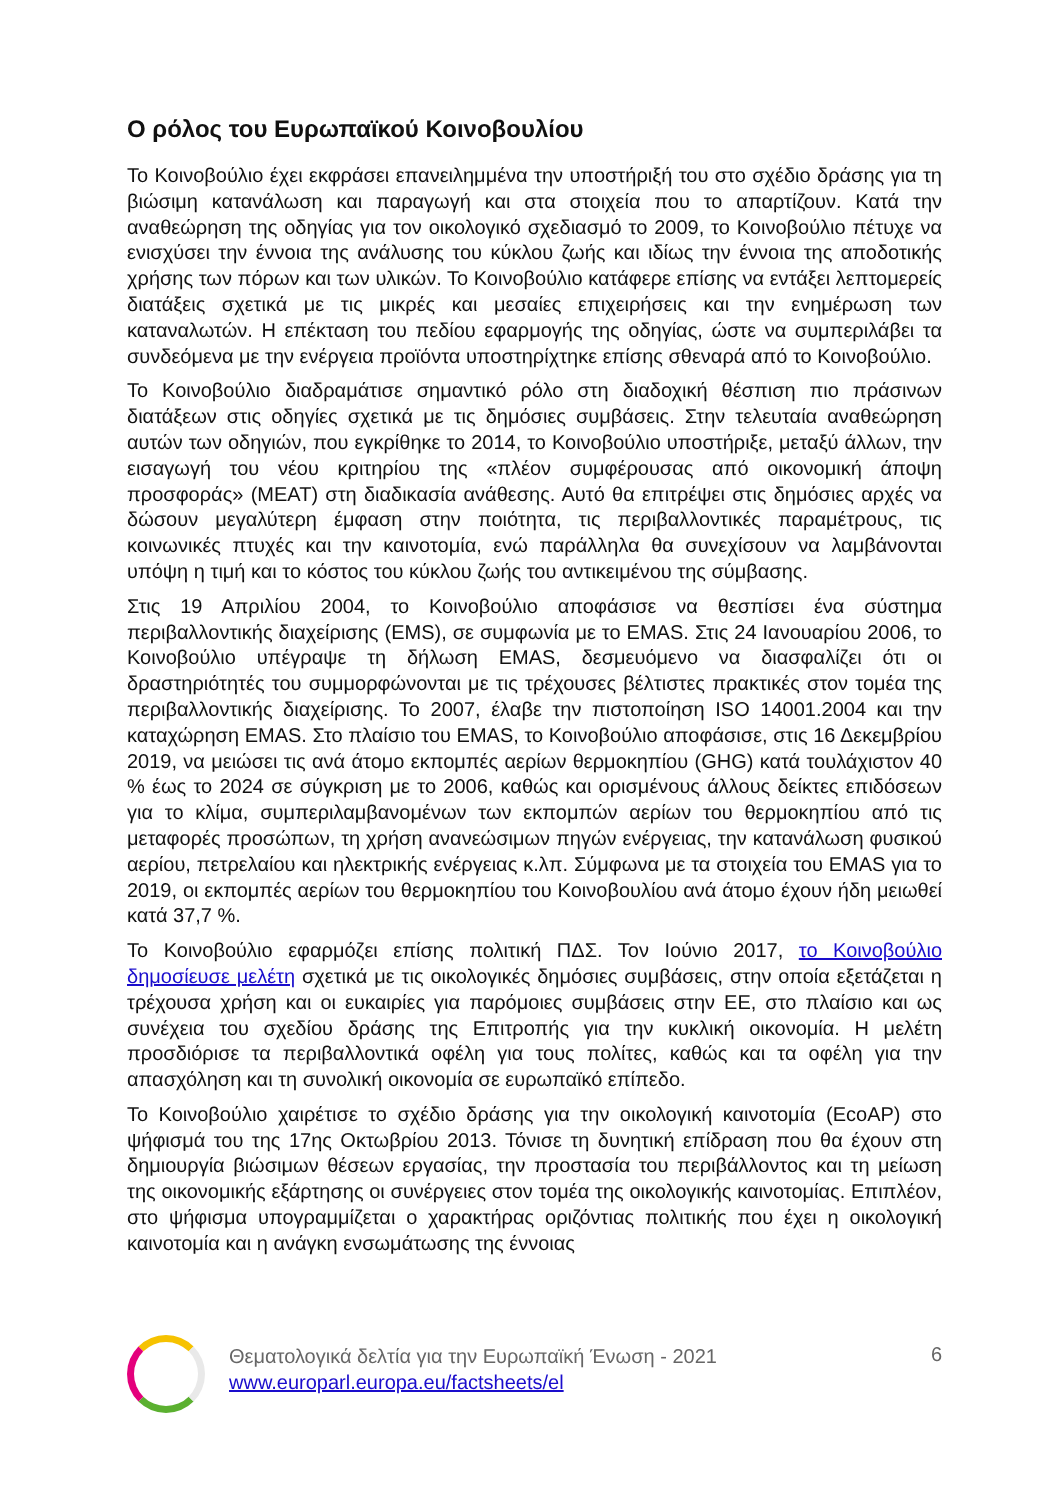Ο ρόλος του Ευρωπαϊκού Κοινοβουλίου
Το Κοινοβούλιο έχει εκφράσει επανειλημμένα την υποστήριξή του στο σχέδιο δράσης για τη βιώσιμη κατανάλωση και παραγωγή και στα στοιχεία που το απαρτίζουν. Κατά την αναθεώρηση της οδηγίας για τον οικολογικό σχεδιασμό το 2009, το Κοινοβούλιο πέτυχε να ενισχύσει την έννοια της ανάλυσης του κύκλου ζωής και ιδίως την έννοια της αποδοτικής χρήσης των πόρων και των υλικών. Το Κοινοβούλιο κατάφερε επίσης να εντάξει λεπτομερείς διατάξεις σχετικά με τις μικρές και μεσαίες επιχειρήσεις και την ενημέρωση των καταναλωτών. Η επέκταση του πεδίου εφαρμογής της οδηγίας, ώστε να συμπεριλάβει τα συνδεόμενα με την ενέργεια προϊόντα υποστηρίχτηκε επίσης σθεναρά από το Κοινοβούλιο.
Το Κοινοβούλιο διαδραμάτισε σημαντικό ρόλο στη διαδοχική θέσπιση πιο πράσινων διατάξεων στις οδηγίες σχετικά με τις δημόσιες συμβάσεις. Στην τελευταία αναθεώρηση αυτών των οδηγιών, που εγκρίθηκε το 2014, το Κοινοβούλιο υποστήριξε, μεταξύ άλλων, την εισαγωγή του νέου κριτηρίου της «πλέον συμφέρουσας από οικονομική άποψη προσφοράς» (MEAT) στη διαδικασία ανάθεσης. Αυτό θα επιτρέψει στις δημόσιες αρχές να δώσουν μεγαλύτερη έμφαση στην ποιότητα, τις περιβαλλοντικές παραμέτρους, τις κοινωνικές πτυχές και την καινοτομία, ενώ παράλληλα θα συνεχίσουν να λαμβάνονται υπόψη η τιμή και το κόστος του κύκλου ζωής του αντικειμένου της σύμβασης.
Στις 19 Απριλίου 2004, το Κοινοβούλιο αποφάσισε να θεσπίσει ένα σύστημα περιβαλλοντικής διαχείρισης (EMS), σε συμφωνία με το EMAS. Στις 24 Ιανουαρίου 2006, το Κοινοβούλιο υπέγραψε τη δήλωση EMAS, δεσμευόμενο να διασφαλίζει ότι οι δραστηριότητές του συμμορφώνονται με τις τρέχουσες βέλτιστες πρακτικές στον τομέα της περιβαλλοντικής διαχείρισης. Το 2007, έλαβε την πιστοποίηση ISO 14001.2004 και την καταχώρηση EMAS. Στο πλαίσιο του EMAS, το Κοινοβούλιο αποφάσισε, στις 16 Δεκεμβρίου 2019, να μειώσει τις ανά άτομο εκπομπές αερίων θερμοκηπίου (GHG) κατά τουλάχιστον 40 % έως το 2024 σε σύγκριση με το 2006, καθώς και ορισμένους άλλους δείκτες επιδόσεων για το κλίμα, συμπεριλαμβανομένων των εκπομπών αερίων του θερμοκηπίου από τις μεταφορές προσώπων, τη χρήση ανανεώσιμων πηγών ενέργειας, την κατανάλωση φυσικού αερίου, πετρελαίου και ηλεκτρικής ενέργειας κ.λπ. Σύμφωνα με τα στοιχεία του EMAS για το 2019, οι εκπομπές αερίων του θερμοκηπίου του Κοινοβουλίου ανά άτομο έχουν ήδη μειωθεί κατά 37,7 %.
Το Κοινοβούλιο εφαρμόζει επίσης πολιτική ΠΔΣ. Τον Ιούνιο 2017, το Κοινοβούλιο δημοσίευσε μελέτη σχετικά με τις οικολογικές δημόσιες συμβάσεις, στην οποία εξετάζεται η τρέχουσα χρήση και οι ευκαιρίες για παρόμοιες συμβάσεις στην ΕΕ, στο πλαίσιο και ως συνέχεια του σχεδίου δράσης της Επιτροπής για την κυκλική οικονομία. Η μελέτη προσδιόρισε τα περιβαλλοντικά οφέλη για τους πολίτες, καθώς και τα οφέλη για την απασχόληση και τη συνολική οικονομία σε ευρωπαϊκό επίπεδο.
Το Κοινοβούλιο χαιρέτισε το σχέδιο δράσης για την οικολογική καινοτομία (EcoAP) στο ψήφισμά του της 17ης Οκτωβρίου 2013. Τόνισε τη δυνητική επίδραση που θα έχουν στη δημιουργία βιώσιμων θέσεων εργασίας, την προστασία του περιβάλλοντος και τη μείωση της οικονομικής εξάρτησης οι συνέργειες στον τομέα της οικολογικής καινοτομίας. Επιπλέον, στο ψήφισμα υπογραμμίζεται ο χαρακτήρας οριζόντιας πολιτικής που έχει η οικολογική καινοτομία και η ανάγκη ενσωμάτωσης της έννοιας
Θεματολογικά δελτία για την Ευρωπαϊκή Ένωση - 2021
www.europarl.europa.eu/factsheets/el
6